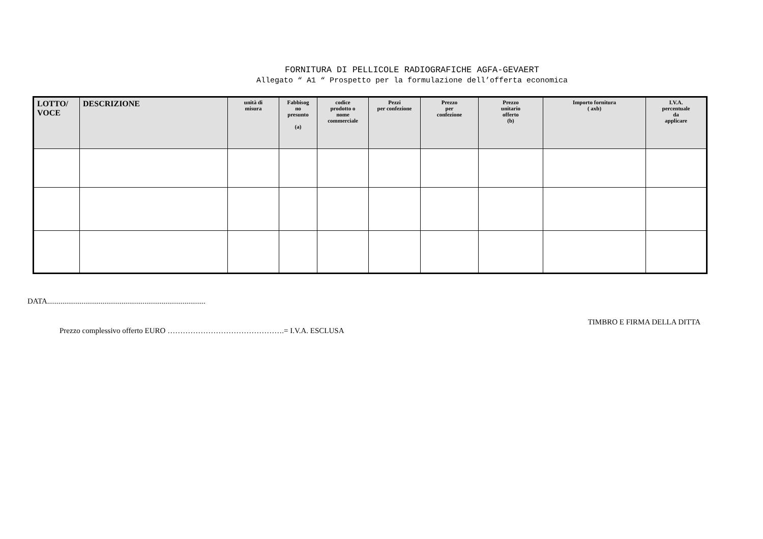FORNITURA DI PELLICOLE RADIOGRAFICHE AGFA-GEVAERT
Allegato “ A1 “ Prospetto per la formulazione dell’offerta economica
| LOTTO/ VOCE | DESCRIZIONE | unità di misura | Fabbisog no presunto (a) | codice prodotto o nome commerciale | Pezzi per confezione | Prezzo per confezione | Prezzo unitario offerto (b) | Importo fornitura ( axb) | I.V.A. percentuale da applicare |
| --- | --- | --- | --- | --- | --- | --- | --- | --- | --- |
DATA...................................................................................
TIMBRO E FIRMA DELLA DITTA
Prezzo complessivo offerto EURO ……………………………………….= I.V.A. ESCLUSA